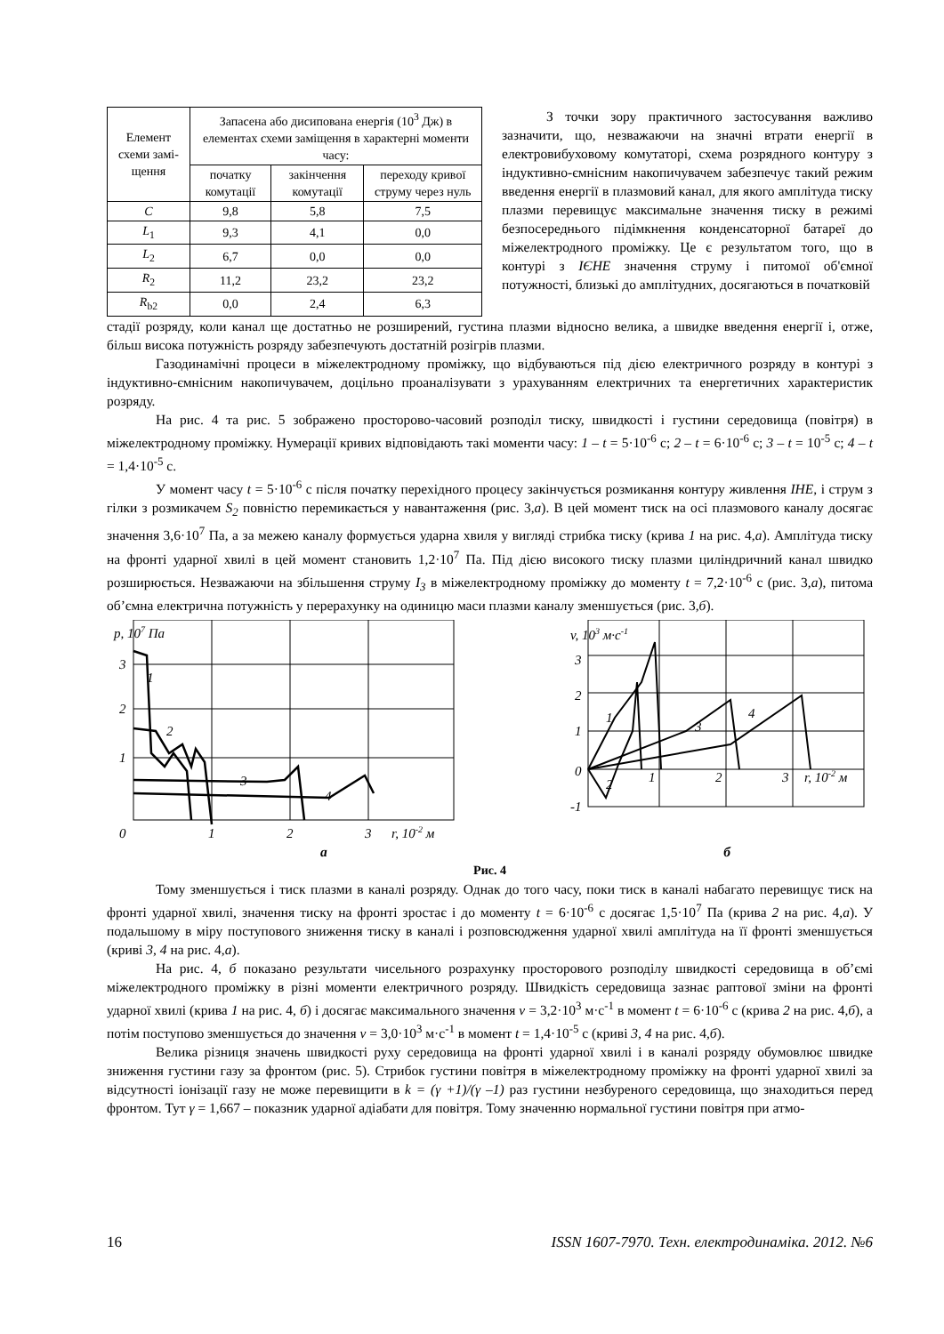| Елемент схеми замі-щення | Запасена або дисипована енергія (10<sup>3</sup> Дж) в елементах схеми заміщення в характерні моменти часу: | | |
| --- | --- | --- | --- |
| | початку комутації | закінчення комутації | переходу кривої струму через нуль |
| C | 9,8 | 5,8 | 7,5 |
| L<sub>1</sub> | 9,3 | 4,1 | 0,0 |
| L<sub>2</sub> | 6,7 | 0,0 | 0,0 |
| R<sub>2</sub> | 11,2 | 23,2 | 23,2 |
| R<sub>b2</sub> | 0,0 | 2,4 | 6,3 |
З точки зору практичного застосування важливо зазначити, що, незважаючи на значні втрати енергії в електровибуховому комутаторі, схема розрядного контуру з індуктивно-ємнісним накопичувачем забезпечує такий режим введення енергії в плазмовий канал, для якого амплітуда тиску плазми перевищує максимальне значення тиску в режимі безпосереднього підімкнення конденсаторної батареї до міжелектродного проміжку. Це є результатом того, що в контурі з ІЄНЕ значення струму і питомої об'ємної потужності, близькі до амплітудних, досягаються в початковій
стадії розряду, коли канал ще достатньо не розширений, густина плазми відносно велика, а швидке введення енергії і, отже, більш висока потужність розряду забезпечують достатній розігрів плазми.
Газодинамічні процеси в міжелектродному проміжку, що відбуваються під дією електричного розряду в контурі з індуктивно-ємнісним накопичувачем, доцільно проаналізувати з урахуванням електричних та енергетичних характеристик розряду.
На рис. 4 та рис. 5 зображено просторово-часовий розподіл тиску, швидкості і густини середовища (повітря) в міжелектродному проміжку. Нумерації кривих відповідають такі моменти часу: 1 – t = 5·10<sup>-6</sup> с; 2 – t = 6·10<sup>-6</sup> с; 3 – t = 10<sup>-5</sup> с; 4 – t = 1,4·10<sup>-5</sup> с.
У момент часу t = 5·10<sup>-6</sup> с після початку перехідного процесу закінчується розмикання контуру живлення ІНЕ, і струм з гілки з розмикачем S<sub>2</sub> повністю перемикається у навантаження (рис. 3,а). В цей момент тиск на осі плазмового каналу досягає значення 3,6·10<sup>7</sup> Па, а за межею каналу формується ударна хвиля у вигляді стрибка тиску (крива 1 на рис. 4,а). Амплітуда тиску на фронті ударної хвилі в цей момент становить 1,2·10<sup>7</sup> Па. Під дією високого тиску плазми циліндричний канал швидко розширюється. Незважаючи на збільшення струму I<sub>3</sub> в міжелектродному проміжку до моменту t = 7,2·10<sup>-6</sup> с (рис. 3,а), питома об’ємна електрична потужність у перерахунку на одиницю маси плазми каналу зменшується (рис. 3,б).
p, 107 Па
3
2
1
1
2
3
4
0
1
2
3
r, 10-2 м
v, 103 м·с-1
3
2
1
0
-1
1
2
3
4
1
2
3
r, 10-2 м
а б
Рис. 4
Тому зменшується і тиск плазми в каналі розряду. Однак до того часу, поки тиск в каналі набагато перевищує тиск на фронті ударної хвилі, значення тиску на фронті зростає і до моменту t = 6·10<sup>-6</sup> с досягає 1,5·10<sup>7</sup> Па (крива 2 на рис. 4,а). У подальшому в міру поступового зниження тиску в каналі і розповсюдження ударної хвилі амплітуда на її фронті зменшується (криві 3, 4 на рис. 4,а).
На рис. 4, б показано результати чисельного розрахунку просторового розподілу швидкості середовища в об’ємі міжелектродного проміжку в різні моменти електричного розряду. Швидкість середовища зазнає раптової зміни на фронті ударної хвилі (крива 1 на рис. 4, б) і досягає максимального значення v = 3,2·10<sup>3</sup> м·с<sup>-1</sup> в момент t = 6·10<sup>-6</sup> с (крива 2 на рис. 4,б), а потім поступово зменшується до значення v = 3,0·10<sup>3</sup> м·с<sup>-1</sup> в момент t = 1,4·10<sup>-5</sup> с (криві 3, 4 на рис. 4,б).
Велика різниця значень швидкості руху середовища на фронті ударної хвилі і в каналі розряду обумовлює швидке зниження густини газу за фронтом (рис. 5). Стрибок густини повітря в міжелектродному проміжку на фронті ударної хвилі за відсутності іонізації газу не може перевищити в k = (γ +1)/(γ –1) раз густини незбуреного середовища, що знаходиться перед фронтом. Тут γ = 1,667 – показник ударної адіабати для повітря. Тому значенню нормальної густини повітря при атмо-
16 ISSN 1607-7970. Техн. електродинаміка. 2012. №6